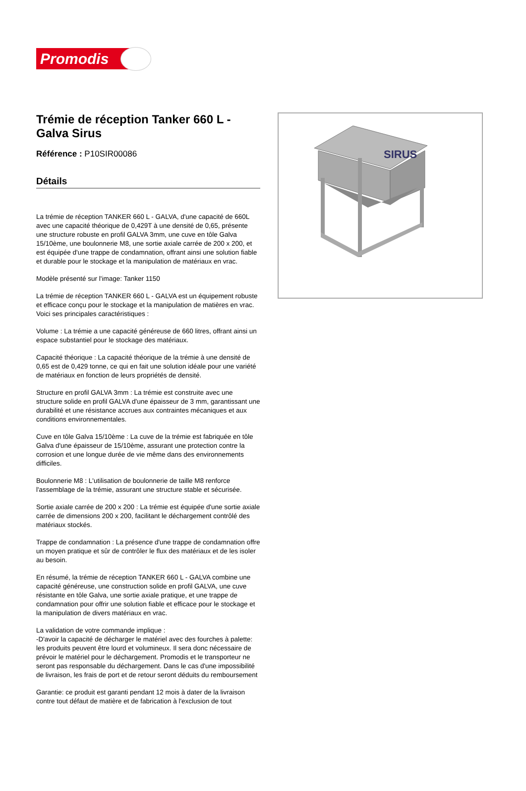Promodis
Trémie de réception Tanker 660 L - Galva Sirus
Référence : P10SIR00086
Détails
La trémie de réception TANKER 660 L - GALVA, d'une capacité de 660L avec une capacité théorique de 0,429T à une densité de 0,65, présente une structure robuste en profil GALVA 3mm, une cuve en tôle Galva 15/10ème, une boulonnerie M8, une sortie axiale carrée de 200 x 200, et est équipée d'une trappe de condamnation, offrant ainsi une solution fiable et durable pour le stockage et la manipulation de matériaux en vrac.
Modèle présenté sur l'image: Tanker 1150
La trémie de réception TANKER 660 L - GALVA est un équipement robuste et efficace conçu pour le stockage et la manipulation de matières en vrac. Voici ses principales caractéristiques :
Volume : La trémie a une capacité généreuse de 660 litres, offrant ainsi un espace substantiel pour le stockage des matériaux.
Capacité théorique : La capacité théorique de la trémie à une densité de 0,65 est de 0,429 tonne, ce qui en fait une solution idéale pour une variété de matériaux en fonction de leurs propriétés de densité.
Structure en profil GALVA 3mm : La trémie est construite avec une structure solide en profil GALVA d'une épaisseur de 3 mm, garantissant une durabilité et une résistance accrues aux contraintes mécaniques et aux conditions environnementales.
Cuve en tôle Galva 15/10ème : La cuve de la trémie est fabriquée en tôle Galva d'une épaisseur de 15/10ème, assurant une protection contre la corrosion et une longue durée de vie même dans des environnements difficiles.
Boulonnerie M8 : L'utilisation de boulonnerie de taille M8 renforce l'assemblage de la trémie, assurant une structure stable et sécurisée.
Sortie axiale carrée de 200 x 200 : La trémie est équipée d'une sortie axiale carrée de dimensions 200 x 200, facilitant le déchargement contrôlé des matériaux stockés.
Trappe de condamnation : La présence d'une trappe de condamnation offre un moyen pratique et sûr de contrôler le flux des matériaux et de les isoler au besoin.
En résumé, la trémie de réception TANKER 660 L - GALVA combine une capacité généreuse, une construction solide en profil GALVA, une cuve résistante en tôle Galva, une sortie axiale pratique, et une trappe de condamnation pour offrir une solution fiable et efficace pour le stockage et la manipulation de divers matériaux en vrac.
La validation de votre commande implique :
-D'avoir la capacité de décharger le matériel avec des fourches à palette: les produits peuvent être lourd et volumineux. Il sera donc nécessaire de prévoir le matériel pour le déchargement. Promodis et le transporteur ne seront pas responsable du déchargement. Dans le cas d'une impossibilité de livraison, les frais de port et de retour seront déduits du remboursement
Garantie: ce produit est garanti pendant 12 mois à dater de la livraison contre tout défaut de matière et de fabrication à l'exclusion de tout
SIRUS